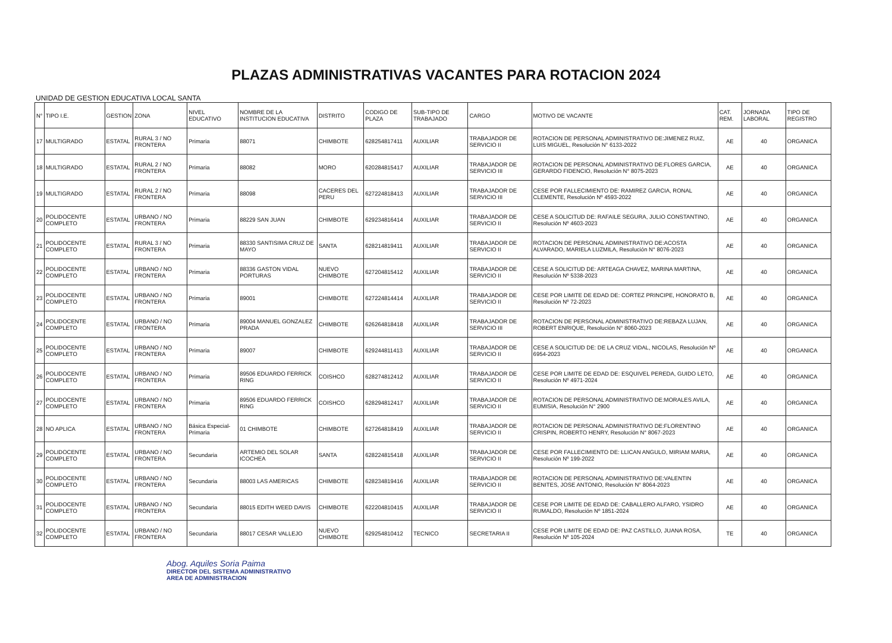PLAZAS ADMINISTRATIVAS VACANTES PARA ROTACION 2024
UNIDAD DE GESTION EDUCATIVA LOCAL SANTA
| N° | TIPO I.E. | GESTION | ZONA | NIVEL EDUCATIVO | NOMBRE DE LA INSTITUCION EDUCATIVA | DISTRITO | CODIGO DE PLAZA | SUB-TIPO DE TRABAJADO | CARGO | MOTIVO DE VACANTE | CAT. REM. | JORNADA LABORAL | TIPO DE REGISTRO |
| --- | --- | --- | --- | --- | --- | --- | --- | --- | --- | --- | --- | --- | --- |
| 17 | MULTIGRADO | ESTATAL | RURAL 3 / NO FRONTERA | Primaria | 88071 | CHIMBOTE | 628254817411 | AUXILIAR | TRABAJADOR DE SERVICIO II | ROTACION DE PERSONAL ADMINISTRATIVO DE:JIMENEZ RUIZ, LUIS MIGUEL, Resolución N° 6133-2022 | AE | 40 | ORGANICA |
| 18 | MULTIGRADO | ESTATAL | RURAL 2 / NO FRONTERA | Primaria | 88082 | MORO | 620284815417 | AUXILIAR | TRABAJADOR DE SERVICIO III | ROTACION DE PERSONAL ADMINISTRATIVO DE:FLORES GARCIA, GERARDO FIDENCIO, Resolución N° 8075-2023 | AE | 40 | ORGANICA |
| 19 | MULTIGRADO | ESTATAL | RURAL 2 / NO FRONTERA | Primaria | 88098 | CACERES DEL PERU | 627224818413 | AUXILIAR | TRABAJADOR DE SERVICIO III | CESE POR FALLECIMIENTO DE: RAMIREZ GARCIA, RONAL CLEMENTE, Resolución Nº 4593-2022 | AE | 40 | ORGANICA |
| 20 | POLIDOCENTE COMPLETO | ESTATAL | URBANO / NO FRONTERA | Primaria | 88229 SAN JUAN | CHIMBOTE | 629234816414 | AUXILIAR | TRABAJADOR DE SERVICIO II | CESE A SOLICITUD DE: RAFAILE SEGURA, JULIO CONSTANTINO, Resolución Nº 4603-2023 | AE | 40 | ORGANICA |
| 21 | POLIDOCENTE COMPLETO | ESTATAL | RURAL 3 / NO FRONTERA | Primaria | 88330 SANTISIMA CRUZ DE MAYO | SANTA | 628214819411 | AUXILIAR | TRABAJADOR DE SERVICIO II | ROTACION DE PERSONAL ADMINISTRATIVO DE:ACOSTA ALVARADO, MARIELA LUZMILA, Resolución N° 8076-2023 | AE | 40 | ORGANICA |
| 22 | POLIDOCENTE COMPLETO | ESTATAL | URBANO / NO FRONTERA | Primaria | 88336 GASTON VIDAL PORTURAS | NUEVO CHIMBOTE | 627204815412 | AUXILIAR | TRABAJADOR DE SERVICIO II | CESE A SOLICITUD DE: ARTEAGA CHAVEZ, MARINA MARTINA, Resolución Nº 5338-2023 | AE | 40 | ORGANICA |
| 23 | POLIDOCENTE COMPLETO | ESTATAL | URBANO / NO FRONTERA | Primaria | 89001 | CHIMBOTE | 627224814414 | AUXILIAR | TRABAJADOR DE SERVICIO II | CESE POR LIMITE DE EDAD DE: CORTEZ PRINCIPE, HONORATO B, Resolución Nº 72-2023 | AE | 40 | ORGANICA |
| 24 | POLIDOCENTE COMPLETO | ESTATAL | URBANO / NO FRONTERA | Primaria | 89004 MANUEL GONZALEZ PRADA | CHIMBOTE | 626264818418 | AUXILIAR | TRABAJADOR DE SERVICIO III | ROTACION DE PERSONAL ADMINISTRATIVO DE:REBAZA LUJAN, ROBERT ENRIQUE, Resolución N° 8060-2023 | AE | 40 | ORGANICA |
| 25 | POLIDOCENTE COMPLETO | ESTATAL | URBANO / NO FRONTERA | Primaria | 89007 | CHIMBOTE | 629244811413 | AUXILIAR | TRABAJADOR DE SERVICIO II | CESE A SOLICITUD DE: DE LA CRUZ VIDAL, NICOLAS, Resolución Nº 6954-2023 | AE | 40 | ORGANICA |
| 26 | POLIDOCENTE COMPLETO | ESTATAL | URBANO / NO FRONTERA | Primaria | 89506 EDUARDO FERRICK RING | COISHCO | 628274812412 | AUXILIAR | TRABAJADOR DE SERVICIO II | CESE POR LIMITE DE EDAD DE: ESQUIVEL PEREDA, GUIDO LETO, Resolución Nº 4971-2024 | AE | 40 | ORGANICA |
| 27 | POLIDOCENTE COMPLETO | ESTATAL | URBANO / NO FRONTERA | Primaria | 89506 EDUARDO FERRICK RING | COISHCO | 628294812417 | AUXILIAR | TRABAJADOR DE SERVICIO II | ROTACION DE PERSONAL ADMINISTRATIVO DE:MORALES AVILA, EUMISIA, Resolución N° 2900 | AE | 40 | ORGANICA |
| 28 | NO APLICA | ESTATAL | URBANO / NO FRONTERA | Básica Especial-Primaria | 01 CHIMBOTE | CHIMBOTE | 627264818419 | AUXILIAR | TRABAJADOR DE SERVICIO II | ROTACION DE PERSONAL ADMINISTRATIVO DE:FLORENTINO CRISPIN, ROBERTO HENRY, Resolución N° 8067-2023 | AE | 40 | ORGANICA |
| 29 | POLIDOCENTE COMPLETO | ESTATAL | URBANO / NO FRONTERA | Secundaria | ARTEMIO DEL SOLAR ICOCHEA | SANTA | 628224815418 | AUXILIAR | TRABAJADOR DE SERVICIO II | CESE POR FALLECIMIENTO DE: LLICAN ANGULO, MIRIAM MARIA, Resolución Nº 199-2022 | AE | 40 | ORGANICA |
| 30 | POLIDOCENTE COMPLETO | ESTATAL | URBANO / NO FRONTERA | Secundaria | 88003 LAS AMERICAS | CHIMBOTE | 628234819416 | AUXILIAR | TRABAJADOR DE SERVICIO II | ROTACION DE PERSONAL ADMINISTRATIVO DE:VALENTIN BENITES, JOSE ANTONIO, Resolución N° 8064-2023 | AE | 40 | ORGANICA |
| 31 | POLIDOCENTE COMPLETO | ESTATAL | URBANO / NO FRONTERA | Secundaria | 88015 EDITH WEED DAVIS | CHIMBOTE | 622204810415 | AUXILIAR | TRABAJADOR DE SERVICIO II | CESE POR LIMITE DE EDAD DE: CABALLERO ALFARO, YSIDRO RUMALDO, Resolución Nº 1851-2024 | AE | 40 | ORGANICA |
| 32 | POLIDOCENTE COMPLETO | ESTATAL | URBANO / NO FRONTERA | Secundaria | 88017 CESAR VALLEJO | NUEVO CHIMBOTE | 629254810412 | TECNICO | SECRETARIA II | CESE POR LIMITE DE EDAD DE: PAZ CASTILLO, JUANA ROSA, Resolución Nº 105-2024 | TE | 40 | ORGANICA |
Abog. Aquiles Soria Paima
DIRECTOR DEL SISTEMA ADMINISTRATIVO
AREA DE ADMINISTRACION